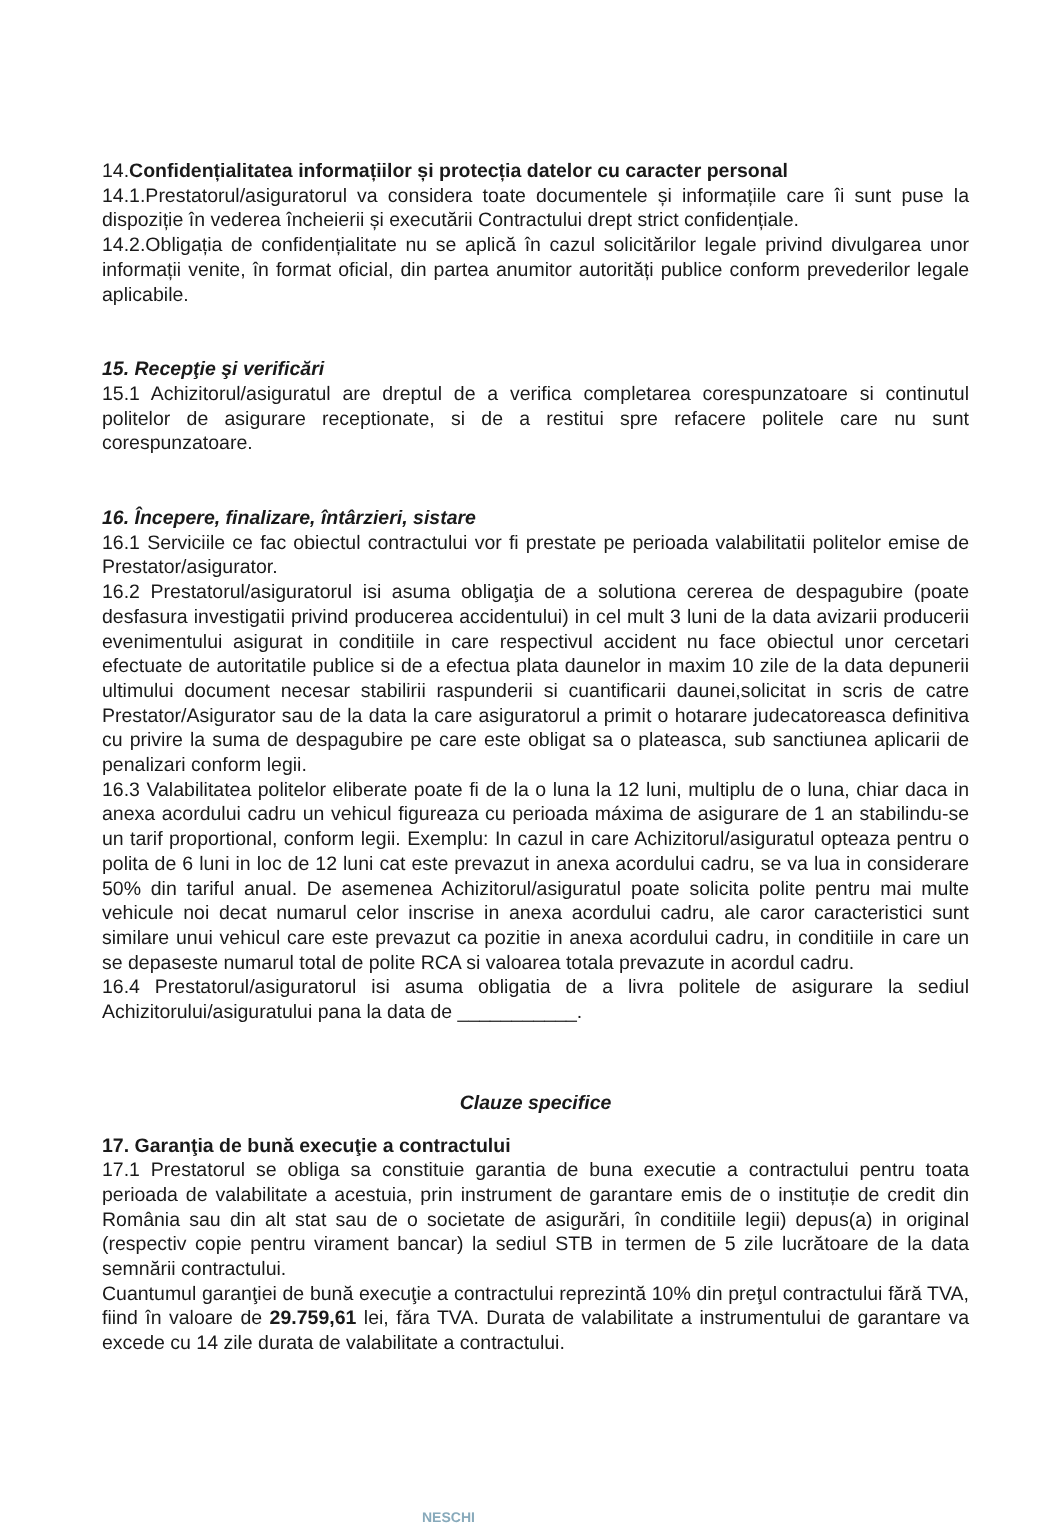14.Confidențialitatea informațiilor și protecția datelor cu caracter personal
14.1.Prestatorul/asiguratorul va considera toate documentele și informațiile care îi sunt puse la dispoziție în vederea încheierii și executării Contractului drept strict confidențiale.
14.2.Obligația de confidențialitate nu se aplică în cazul solicitărilor legale privind divulgarea unor informații venite, în format oficial, din partea anumitor autorități publice conform prevederilor legale aplicabile.
15. Recepţie şi verificări
15.1 Achizitorul/asiguratul are dreptul de a verifica completarea corespunzatoare si continutul politelor de asigurare receptionate, si de a restitui spre refacere politele care nu sunt corespunzatoare.
16. Începere, finalizare, întârzieri, sistare
16.1 Serviciile ce fac obiectul contractului vor fi prestate pe perioada valabilitatii politelor emise de Prestator/asigurator.
16.2 Prestatorul/asiguratorul isi asuma obligaţia de a solutiona cererea de despagubire (poate desfasura investigatii privind producerea accidentului) in cel mult 3 luni de la data avizarii producerii evenimentului asigurat in conditiile in care respectivul accident nu face obiectul unor cercetari efectuate de autoritatile publice si de a efectua plata daunelor in maxim 10 zile de la data depunerii ultimului document necesar stabilirii raspunderii si cuantificarii daunei,solicitat in scris de catre Prestator/Asigurator sau de la data la care asiguratorul a primit o hotarare judecatoreasca definitiva cu privire la suma de despagubire pe care este obligat sa o plateasca, sub sanctiunea aplicarii de penalizari conform legii.
16.3 Valabilitatea politelor eliberate poate fi de la o luna la 12 luni, multiplu de o luna, chiar daca in anexa acordului cadru un vehicul figureaza cu perioada máxima de asigurare de 1 an stabilindu-se un tarif proportional, conform legii. Exemplu: In cazul in care Achizitorul/asiguratul opteaza pentru o polita de 6 luni in loc de 12 luni cat este prevazut in anexa acordului cadru, se va lua in considerare 50% din tariful anual. De asemenea Achizitorul/asiguratul poate solicita polite pentru mai multe vehicule noi decat numarul celor inscrise in anexa acordului cadru, ale caror caracteristici sunt similare unui vehicul care este prevazut ca pozitie in anexa acordului cadru, in conditiile in care un se depaseste numarul total de polite RCA si valoarea totala prevazute in acordul cadru.
16.4 Prestatorul/asiguratorul isi asuma obligatia de a livra politele de asigurare la sediul Achizitorului/asiguratului pana la data de ___________.
Clauze specifice
17. Garanţia de bună execuţie a contractului
17.1 Prestatorul se obliga sa constituie garantia de buna executie a contractului pentru toata perioada de valabilitate a acestuia, prin instrument de garantare emis de o instituție de credit din România sau din alt stat sau de o societate de asigurări, în conditiile legii) depus(a) in original (respectiv copie pentru virament bancar) la sediul STB in termen de 5 zile lucrătoare de la data semnării contractului.
Cuantumul garanţiei de bună execuţie a contractului reprezintă 10% din preţul contractului fără TVA, fiind în valoare de 29.759,61 lei, fǎra TVA. Durata de valabilitate a instrumentului de garantare va excede cu 14 zile durata de valabilitate a contractului.
NESCHI